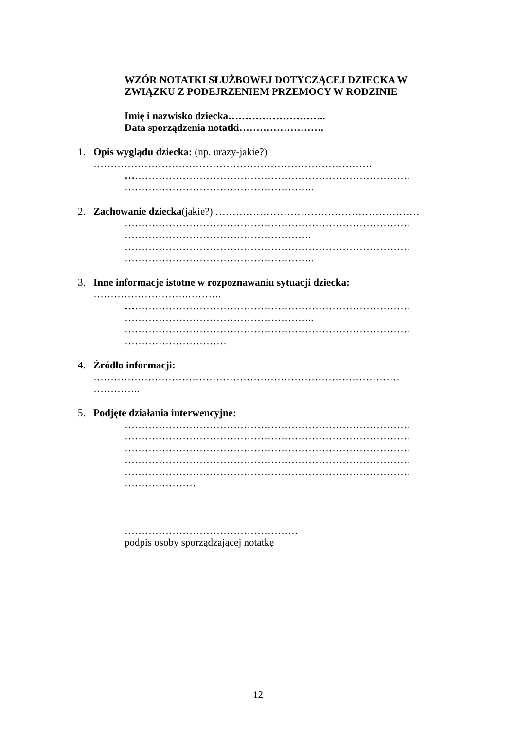WZÓR NOTATKI SŁUŻBOWEJ DOTYCZĄCEJ DZIECKA W
ZWIĄZKU Z PODEJRZENIEM PRZEMOCY W RODZINIE
Imię i nazwisko dziecka………………………..
Data sporządzenia notatki…………………….
1. Opis wyglądu dziecka: (np. urazy-jakie?)
……………………………………………………………………….
…………………………………………………………………………
………………………………………………..
2. Zachowanie dziecka(jakie?) ……………………………………………………
…………………………………………………………………………
……………………………………………….
…………………………………………………………………………
………………………………………………..
3. Inne informacje istotne w rozpoznawaniu sytuacji dziecka:
……………………….……….
…………………………………………………………………………
………………………………………………..
…………………………………………………………………………
…………………………
4. Źródło informacji:
………………………………………………………………………………
…………..
5. Podjęte działania interwencyjne:
…………………………………………………………………………
…………………………………………………………………………
…………………………………………………………………………
…………………………………………………………………………
…………………………………………………………………………
…………………
……………………………………………
podpis osoby sporządzającej notatkę
12